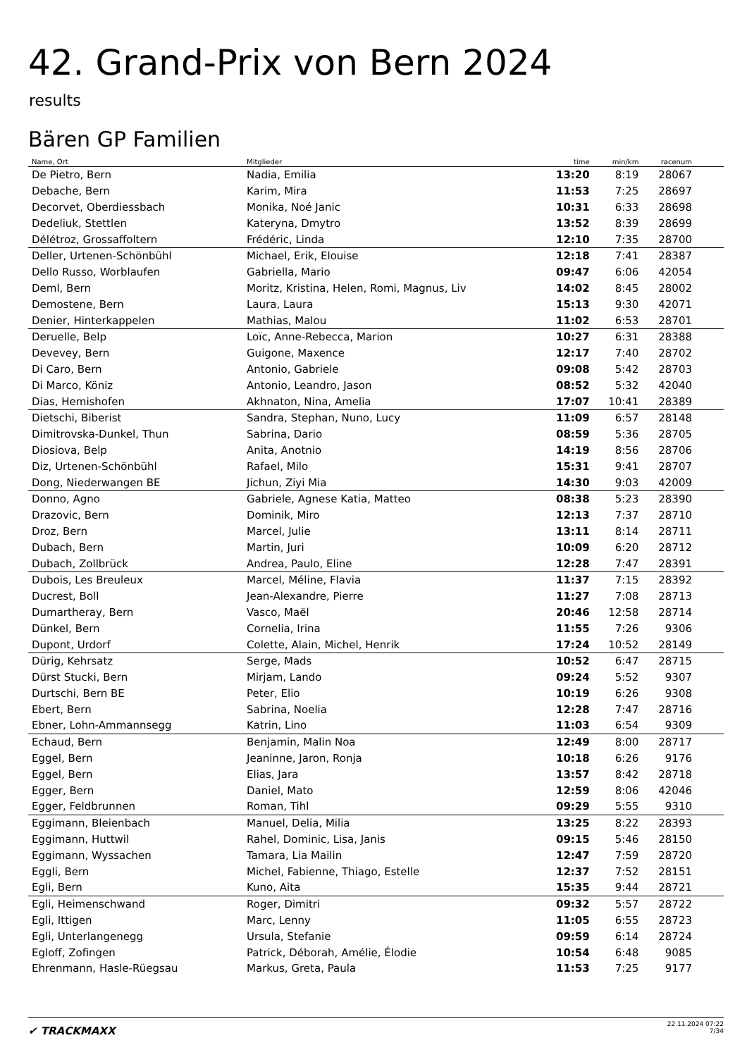42. Grand-Prix von Bern 2024
results
Bären GP Familien
| Name, Ort | Mitglieder | time | min/km | racenum | |
| --- | --- | --- | --- | --- | --- |
| De Pietro, Bern | Nadia, Emilia | 13:20 | 8:19 | 28067 | |
| Debache, Bern | Karim, Mira | 11:53 | 7:25 | 28697 | |
| Decorvet, Oberdiessbach | Monika, Noé Janic | 10:31 | 6:33 | 28698 | |
| Dedeliuk, Stettlen | Kateryna, Dmytro | 13:52 | 8:39 | 28699 | |
| Délétroz, Grossaffoltern | Frédéric, Linda | 12:10 | 7:35 | 28700 | |
| Deller, Urtenen-Schönbühl | Michael, Erik, Elouise | 12:18 | 7:41 | 28387 | |
| Dello Russo, Worblaufen | Gabriella, Mario | 09:47 | 6:06 | 42054 | |
| Deml, Bern | Moritz, Kristina, Helen, Romi, Magnus, Liv | 14:02 | 8:45 | 28002 | |
| Demostene, Bern | Laura, Laura | 15:13 | 9:30 | 42071 | |
| Denier, Hinterkappelen | Mathias, Malou | 11:02 | 6:53 | 28701 | |
| Deruelle, Belp | Loïc, Anne-Rebecca, Marion | 10:27 | 6:31 | 28388 | |
| Devevey, Bern | Guigone, Maxence | 12:17 | 7:40 | 28702 | |
| Di Caro, Bern | Antonio, Gabriele | 09:08 | 5:42 | 28703 | |
| Di Marco, Köniz | Antonio, Leandro, Jason | 08:52 | 5:32 | 42040 | |
| Dias, Hemishofen | Akhnaton, Nina, Amelia | 17:07 | 10:41 | 28389 | |
| Dietschi, Biberist | Sandra, Stephan, Nuno, Lucy | 11:09 | 6:57 | 28148 | |
| Dimitrovska-Dunkel, Thun | Sabrina, Dario | 08:59 | 5:36 | 28705 | |
| Diosiova, Belp | Anita, Anotnio | 14:19 | 8:56 | 28706 | |
| Diz, Urtenen-Schönbühl | Rafael, Milo | 15:31 | 9:41 | 28707 | |
| Dong, Niederwangen BE | Jichun, Ziyi Mia | 14:30 | 9:03 | 42009 | |
| Donno, Agno | Gabriele, Agnese Katia, Matteo | 08:38 | 5:23 | 28390 | |
| Drazovic, Bern | Dominik, Miro | 12:13 | 7:37 | 28710 | |
| Droz, Bern | Marcel, Julie | 13:11 | 8:14 | 28711 | |
| Dubach, Bern | Martin, Juri | 10:09 | 6:20 | 28712 | |
| Dubach, Zollbrück | Andrea, Paulo, Eline | 12:28 | 7:47 | 28391 | |
| Dubois, Les Breuleux | Marcel, Méline, Flavia | 11:37 | 7:15 | 28392 | |
| Ducrest, Boll | Jean-Alexandre, Pierre | 11:27 | 7:08 | 28713 | |
| Dumartheray, Bern | Vasco, Maël | 20:46 | 12:58 | 28714 | |
| Dünkel, Bern | Cornelia, Irina | 11:55 | 7:26 | 9306 | |
| Dupont, Urdorf | Colette, Alain, Michel, Henrik | 17:24 | 10:52 | 28149 | |
| Dürig, Kehrsatz | Serge, Mads | 10:52 | 6:47 | 28715 | |
| Dürst Stucki, Bern | Mirjam, Lando | 09:24 | 5:52 | 9307 | |
| Durtschi, Bern BE | Peter, Elio | 10:19 | 6:26 | 9308 | |
| Ebert, Bern | Sabrina, Noelia | 12:28 | 7:47 | 28716 | |
| Ebner, Lohn-Ammannsegg | Katrin, Lino | 11:03 | 6:54 | 9309 | |
| Echaud, Bern | Benjamin, Malin Noa | 12:49 | 8:00 | 28717 | |
| Eggel, Bern | Jeaninne, Jaron, Ronja | 10:18 | 6:26 | 9176 | |
| Eggel, Bern | Elias, Jara | 13:57 | 8:42 | 28718 | |
| Egger, Bern | Daniel, Mato | 12:59 | 8:06 | 42046 | |
| Egger, Feldbrunnen | Roman, Tihl | 09:29 | 5:55 | 9310 | |
| Eggimann, Bleienbach | Manuel, Delia, Milia | 13:25 | 8:22 | 28393 | |
| Eggimann, Huttwil | Rahel, Dominic, Lisa, Janis | 09:15 | 5:46 | 28150 | |
| Eggimann, Wyssachen | Tamara, Lia Mailin | 12:47 | 7:59 | 28720 | |
| Eggli, Bern | Michel, Fabienne, Thiago, Estelle | 12:37 | 7:52 | 28151 | |
| Egli, Bern | Kuno, Aita | 15:35 | 9:44 | 28721 | |
| Egli, Heimenschwand | Roger, Dimitri | 09:32 | 5:57 | 28722 | |
| Egli, Ittigen | Marc, Lenny | 11:05 | 6:55 | 28723 | |
| Egli, Unterlangenegg | Ursula, Stefanie | 09:59 | 6:14 | 28724 | |
| Egloff, Zofingen | Patrick, Déborah, Amélie, Élodie | 10:54 | 6:48 | 9085 | |
| Ehrenmann, Hasle-Rüegsau | Markus, Greta, Paula | 11:53 | 7:25 | 9177 | |
✔ TRACKMAXX
22.11.2024 07:22
7/34